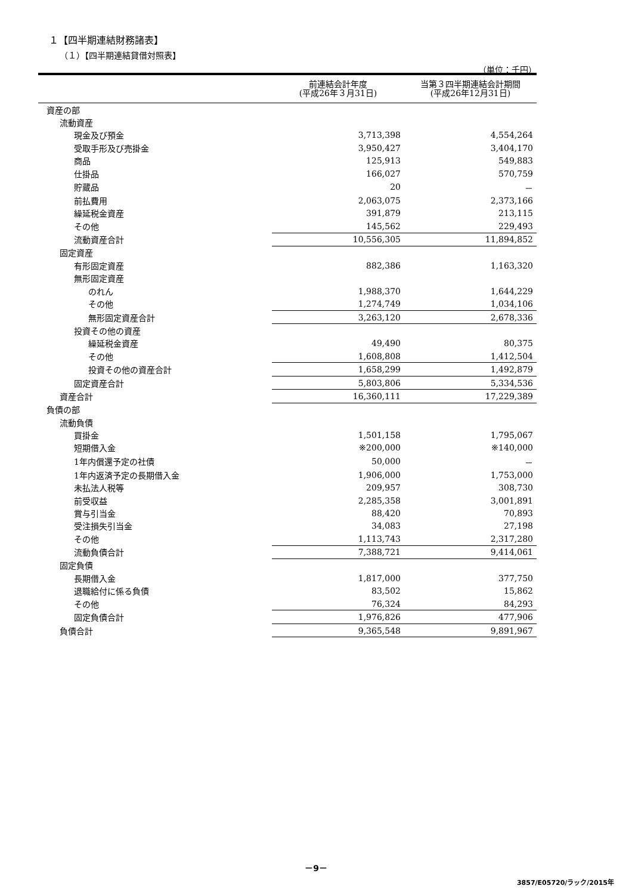１【四半期連結財務諸表】
（１）【四半期連結貸借対照表】
（単位：千円）
| | 前連結会計年度 (平成26年３月31日) | 当第３四半期連結会計期間 (平成26年12月31日) |
| --- | --- | --- |
| 資産の部 | | |
| 流動資産 | | |
| 現金及び預金 | 3,713,398 | 4,554,264 |
| 受取手形及び売掛金 | 3,950,427 | 3,404,170 |
| 商品 | 125,913 | 549,883 |
| 仕掛品 | 166,027 | 570,759 |
| 貯蔵品 | 20 | － |
| 前払費用 | 2,063,075 | 2,373,166 |
| 繰延税金資産 | 391,879 | 213,115 |
| その他 | 145,562 | 229,493 |
| 流動資産合計 | 10,556,305 | 11,894,852 |
| 固定資産 | | |
| 有形固定資産 | 882,386 | 1,163,320 |
| 無形固定資産 | | |
| のれん | 1,988,370 | 1,644,229 |
| その他 | 1,274,749 | 1,034,106 |
| 無形固定資産合計 | 3,263,120 | 2,678,336 |
| 投資その他の資産 | | |
| 繰延税金資産 | 49,490 | 80,375 |
| その他 | 1,608,808 | 1,412,504 |
| 投資その他の資産合計 | 1,658,299 | 1,492,879 |
| 固定資産合計 | 5,803,806 | 5,334,536 |
| 資産合計 | 16,360,111 | 17,229,389 |
| 負債の部 | | |
| 流動負債 | | |
| 買掛金 | 1,501,158 | 1,795,067 |
| 短期借入金 | ※200,000 | ※140,000 |
| 1年内償還予定の社債 | 50,000 | － |
| 1年内返済予定の長期借入金 | 1,906,000 | 1,753,000 |
| 未払法人税等 | 209,957 | 308,730 |
| 前受収益 | 2,285,358 | 3,001,891 |
| 賞与引当金 | 88,420 | 70,893 |
| 受注損失引当金 | 34,083 | 27,198 |
| その他 | 1,113,743 | 2,317,280 |
| 流動負債合計 | 7,388,721 | 9,414,061 |
| 固定負債 | | |
| 長期借入金 | 1,817,000 | 377,750 |
| 退職給付に係る負債 | 83,502 | 15,862 |
| その他 | 76,324 | 84,293 |
| 固定負債合計 | 1,976,826 | 477,906 |
| 負債合計 | 9,365,548 | 9,891,967 |
－9－
3857/E05720/ラック/2015年